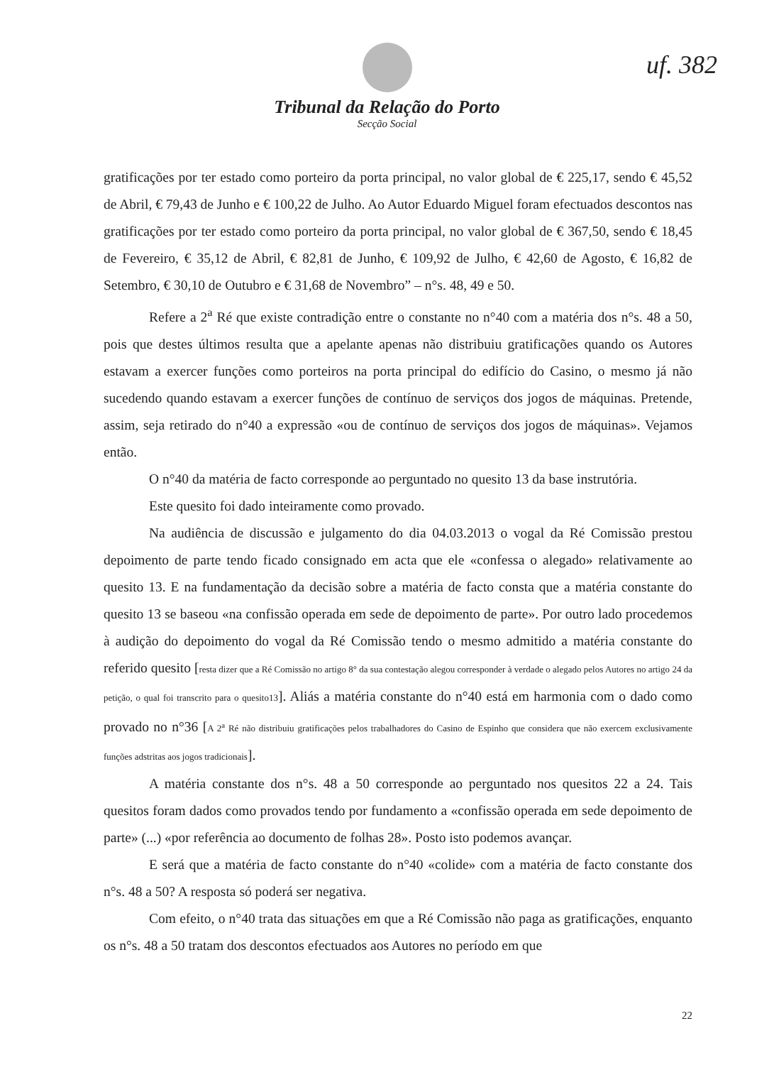uf. 382
Tribunal da Relação do Porto
Secção Social
gratificações por ter estado como porteiro da porta principal, no valor global de € 225,17, sendo € 45,52 de Abril, € 79,43 de Junho e € 100,22 de Julho. Ao Autor Eduardo Miguel foram efectuados descontos nas gratificações por ter estado como porteiro da porta principal, no valor global de € 367,50, sendo € 18,45 de Fevereiro, € 35,12 de Abril, € 82,81 de Junho, € 109,92 de Julho, € 42,60 de Agosto, € 16,82 de Setembro, € 30,10 de Outubro e € 31,68 de Novembro” – n°s. 48, 49 e 50.
Refere a 2<sup>a</sup> Ré que existe contradição entre o constante no n°40 com a matéria dos n°s. 48 a 50, pois que destes últimos resulta que a apelante apenas não distribuiu gratificações quando os Autores estavam a exercer funções como porteiros na porta principal do edifício do Casino, o mesmo já não sucedendo quando estavam a exercer funções de contínuo de serviços dos jogos de máquinas. Pretende, assim, seja retirado do n°40 a expressão «ou de contínuo de serviços dos jogos de máquinas». Vejamos então.
O n°40 da matéria de facto corresponde ao perguntado no quesito 13 da base instrutória.
Este quesito foi dado inteiramente como provado.
Na audiência de discussão e julgamento do dia 04.03.2013 o vogal da Ré Comissão prestou depoimento de parte tendo ficado consignado em acta que ele «confessa o alegado» relativamente ao quesito 13. E na fundamentação da decisão sobre a matéria de facto consta que a matéria constante do quesito 13 se baseou «na confissão operada em sede de depoimento de parte». Por outro lado procedemos à audição do depoimento do vogal da Ré Comissão tendo o mesmo admitido a matéria constante do referido quesito [resta dizer que a Ré Comissão no artigo 8° da sua contestação alegou corresponder à verdade o alegado pelos Autores no artigo 24 da petição, o qual foi transcrito para o quesito13]. Aliás a matéria constante do n°40 está em harmonia com o dado como provado no n°36 [A 2<sup>a</sup> Ré não distribuiu gratificações pelos trabalhadores do Casino de Espinho que considera que não exercem exclusivamente funções adstritas aos jogos tradicionais].
A matéria constante dos n°s. 48 a 50 corresponde ao perguntado nos quesitos 22 a 24. Tais quesitos foram dados como provados tendo por fundamento a «confissão operada em sede depoimento de parte» (...) «por referência ao documento de folhas 28». Posto isto podemos avançar.
E será que a matéria de facto constante do n°40 «colide» com a matéria de facto constante dos n°s. 48 a 50? A resposta só poderá ser negativa.
Com efeito, o n°40 trata das situações em que a Ré Comissão não paga as gratificações, enquanto os n°s. 48 a 50 tratam dos descontos efectuados aos Autores no período em que
22